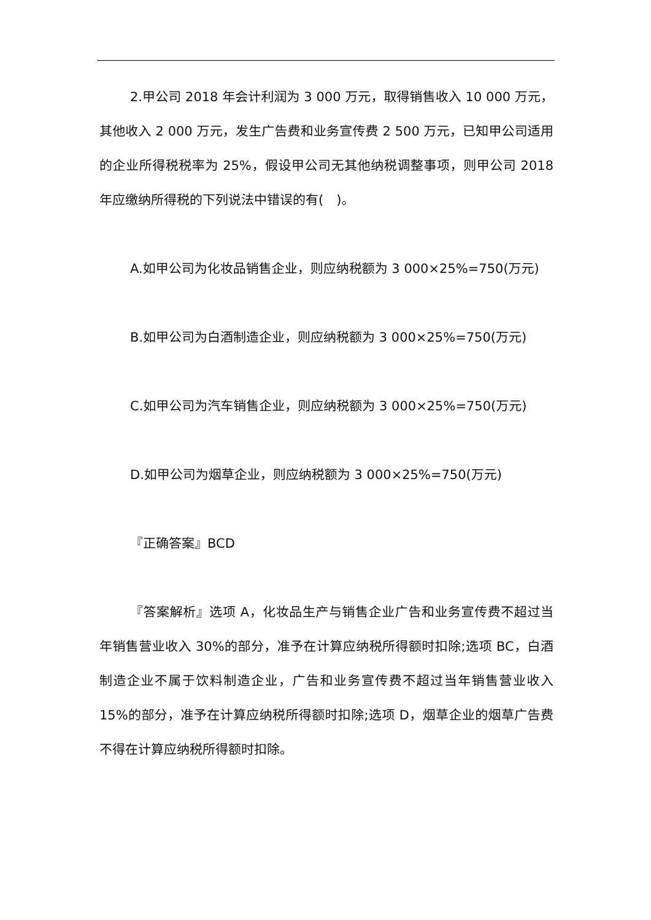2.甲公司 2018 年会计利润为 3 000 万元，取得销售收入 10 000 万元，其他收入 2 000 万元，发生广告费和业务宣传费 2 500 万元，已知甲公司适用的企业所得税税率为 25%，假设甲公司无其他纳税调整事项，则甲公司 2018 年应缴纳所得税的下列说法中错误的有(　)。
A.如甲公司为化妆品销售企业，则应纳税额为 3 000×25%=750(万元)
B.如甲公司为白酒制造企业，则应纳税额为 3 000×25%=750(万元)
C.如甲公司为汽车销售企业，则应纳税额为 3 000×25%=750(万元)
D.如甲公司为烟草企业，则应纳税额为 3 000×25%=750(万元)
『正确答案』BCD
『答案解析』选项 A，化妆品生产与销售企业广告和业务宣传费不超过当年销售营业收入 30%的部分，准予在计算应纳税所得额时扣除;选项 BC，白酒制造企业不属于饮料制造企业，广告和业务宣传费不超过当年销售营业收入 15%的部分，准予在计算应纳税所得额时扣除;选项 D，烟草企业的烟草广告费不得在计算应纳税所得额时扣除。